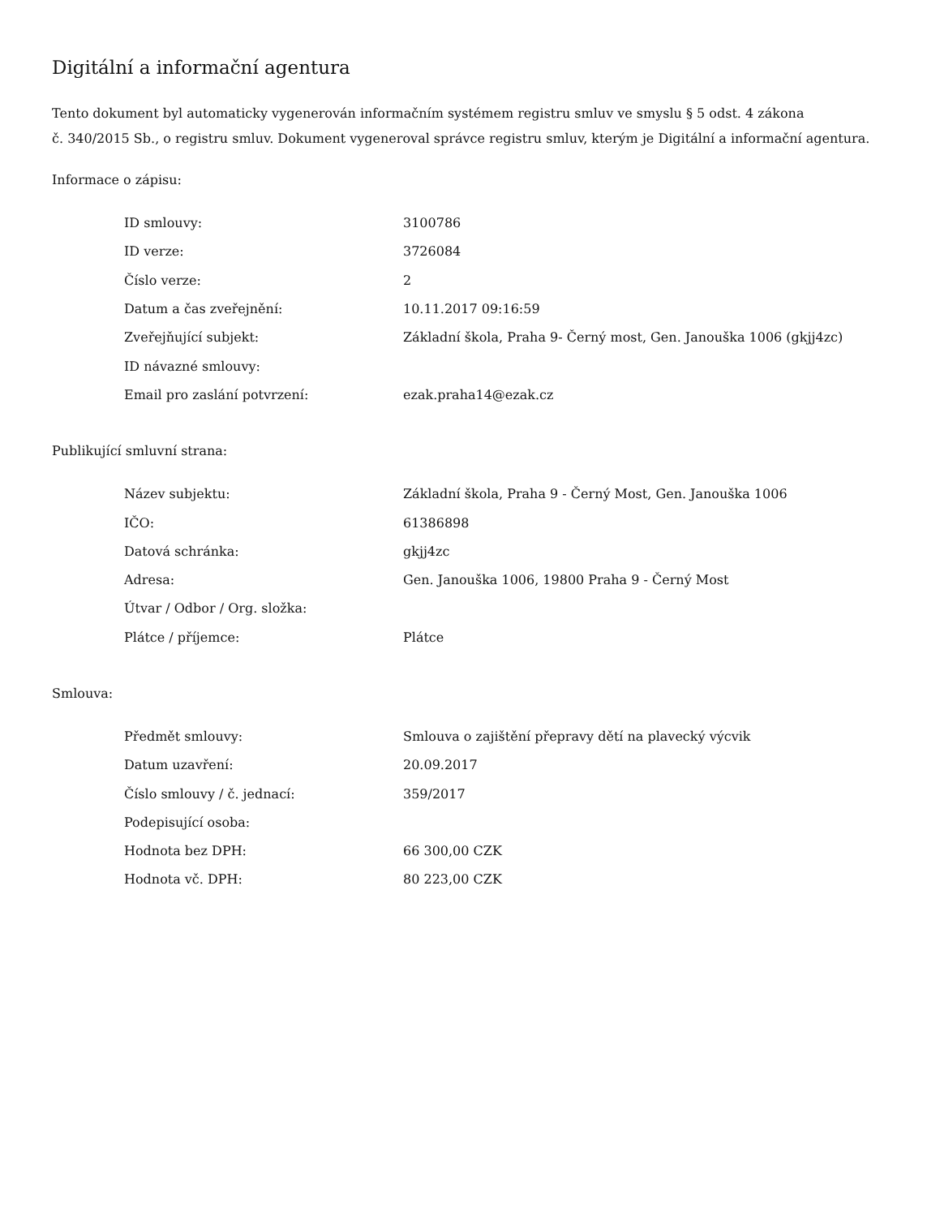Digitální a informační agentura
Tento dokument byl automaticky vygenerován informačním systémem registru smluv ve smyslu § 5 odst. 4 zákona
č. 340/2015 Sb., o registru smluv. Dokument vygeneroval správce registru smluv, kterým je Digitální a informační agentura.
Informace o zápisu:
| ID smlouvy: | 3100786 |
| ID verze: | 3726084 |
| Číslo verze: | 2 |
| Datum a čas zveřejnění: | 10.11.2017 09:16:59 |
| Zveřejňující subjekt: | Základní škola, Praha 9- Černý most, Gen. Janouška 1006 (gkjj4zc) |
| ID návazné smlouvy: | |
| Email pro zaslání potvrzení: | ezak.praha14@ezak.cz |
Publikující smluvní strana:
| Název subjektu: | Základní škola, Praha 9 - Černý Most, Gen. Janouška 1006 |
| IČO: | 61386898 |
| Datová schránka: | gkjj4zc |
| Adresa: | Gen. Janouška 1006, 19800 Praha 9 - Černý Most |
| Útvar / Odbor / Org. složka: | |
| Plátce / příjemce: | Plátce |
Smlouva:
| Předmět smlouvy: | Smlouva o zajištění přepravy dětí na plavecký výcvik |
| Datum uzavření: | 20.09.2017 |
| Číslo smlouvy / č. jednací: | 359/2017 |
| Podepisující osoba: | |
| Hodnota bez DPH: | 66 300,00 CZK |
| Hodnota vč. DPH: | 80 223,00 CZK |